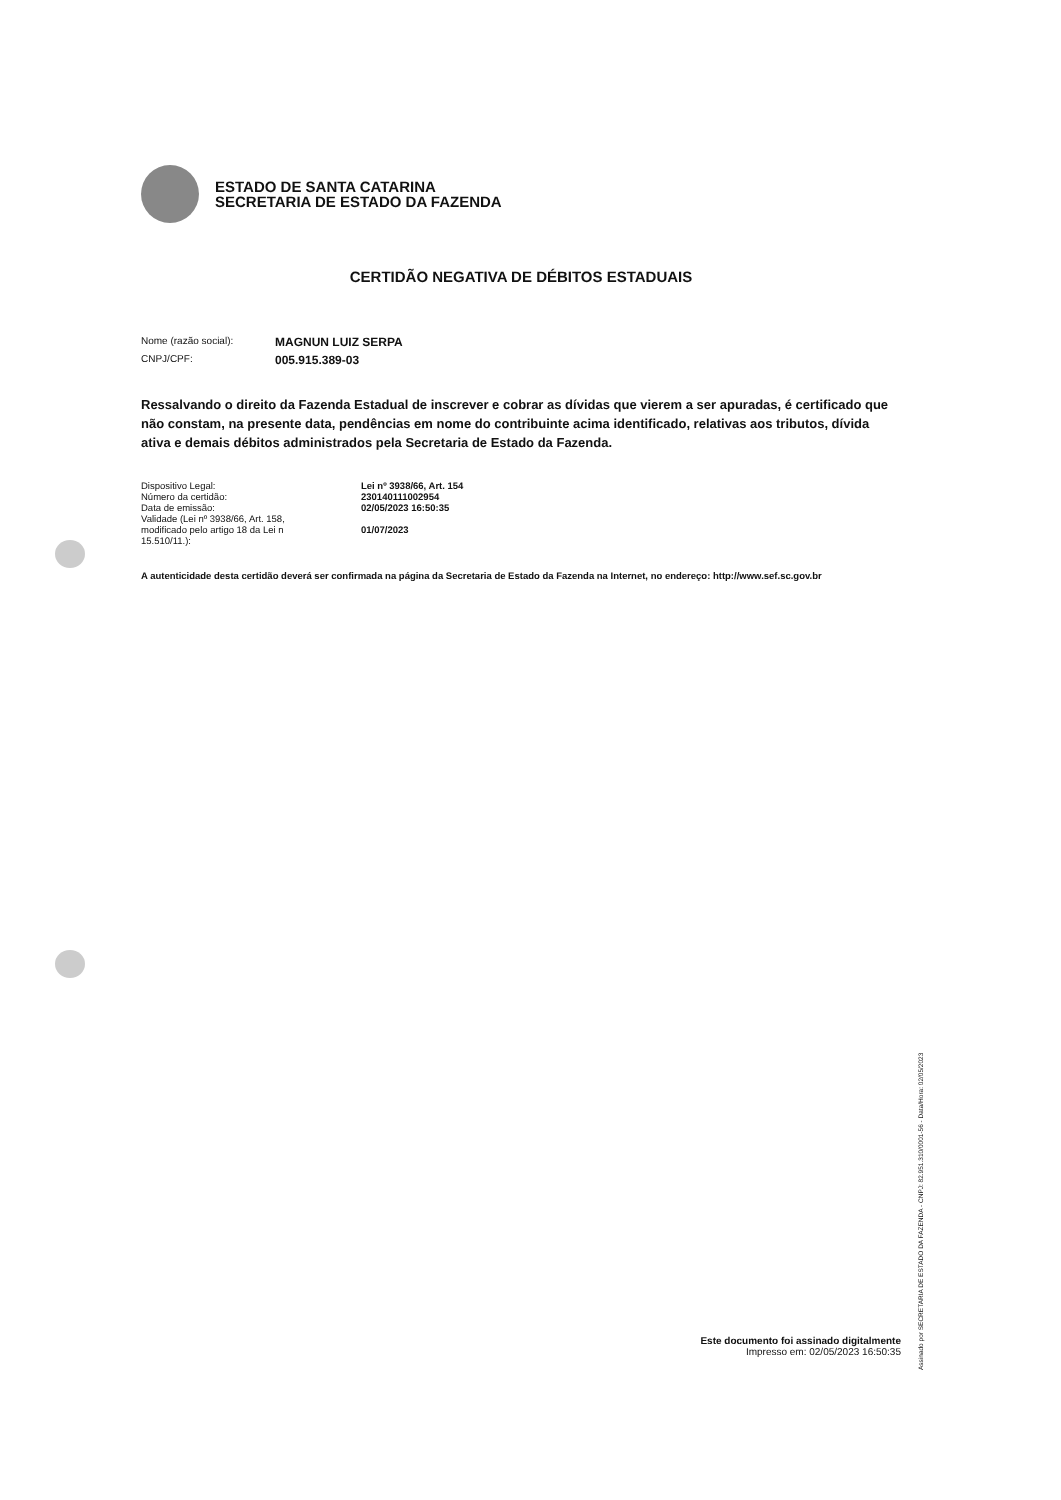ESTADO DE SANTA CATARINA
SECRETARIA DE ESTADO DA FAZENDA
CERTIDÃO NEGATIVA DE DÉBITOS ESTADUAIS
Nome (razão social): MAGNUN LUIZ SERPA
CNPJ/CPF: 005.915.389-03
Ressalvando o direito da Fazenda Estadual de inscrever e cobrar as dívidas que vierem a ser apuradas, é certificado que não constam, na presente data, pendências em nome do contribuinte acima identificado, relativas aos tributos, dívida ativa e demais débitos administrados pela Secretaria de Estado da Fazenda.
| Dispositivo Legal: | Lei nº 3938/66, Art. 154 |
| Número da certidão: | 230140111002954 |
| Data de emissão: | 02/05/2023 16:50:35 |
| Validade (Lei nº 3938/66, Art. 158, modificado pelo artigo 18 da Lei n 15.510/11.): | 01/07/2023 |
A autenticidade desta certidão deverá ser confirmada na página da Secretaria de Estado da Fazenda na Internet, no endereço: http://www.sef.sc.gov.br
Este documento foi assinado digitalmente
Impresso em: 02/05/2023 16:50:35
Assinado por SECRETARIA DE ESTADO DA FAZENDA - CNPJ: 82.951.310/0001-56 - Data/Hora: 02/05/2023